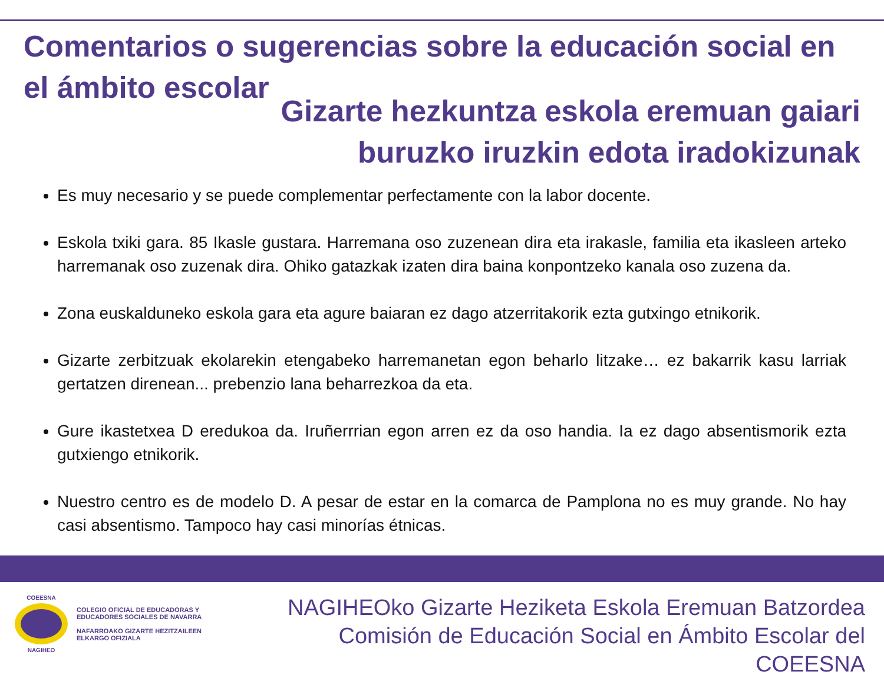Comentarios o sugerencias sobre la educación social en el ámbito escolar
Gizarte hezkuntza eskola eremuan gaiari
buruzko iruzkin edota iradokizunak
Es muy necesario y se puede complementar perfectamente con la labor docente.
Eskola txiki gara. 85 Ikasle gustara. Harremana oso zuzenean dira eta irakasle, familia eta ikasleen arteko harremanak oso zuzenak dira. Ohiko gatazkak izaten dira baina konpontzeko kanala oso zuzena da.
Zona euskalduneko eskola gara eta agure baiaran ez dago atzerritakorik ezta gutxingo etnikorik.
Gizarte zerbitzuak ekolarekin etengabeko harremanetan egon beharlo litzake… ez bakarrik kasu larriak gertatzen direnean... prebenzio lana beharrezkoa da eta.
Gure ikastetxea D eredukoa da. Iruñerrrian egon arren ez da oso handia. Ia ez dago absentismorik ezta gutxiengo etnikorik.
Nuestro centro es de modelo D. A pesar de estar en la comarca de Pamplona no es muy grande. No hay casi absentismo. Tampoco hay casi minorías étnicas.
COEESNA
NAGIHEO
COLEGIO OFICIAL DE EDUCADORAS Y
EDUCADORES SOCIALES DE NAVARRA
NAFARROAKO GIZARTE HEZITZAILEEN
ELKARGO OFIZIALA
NAGIHEOko Gizarte Heziketa Eskola Eremuan Batzordea
Comisión de Educación Social en Ámbito Escolar del COEESNA